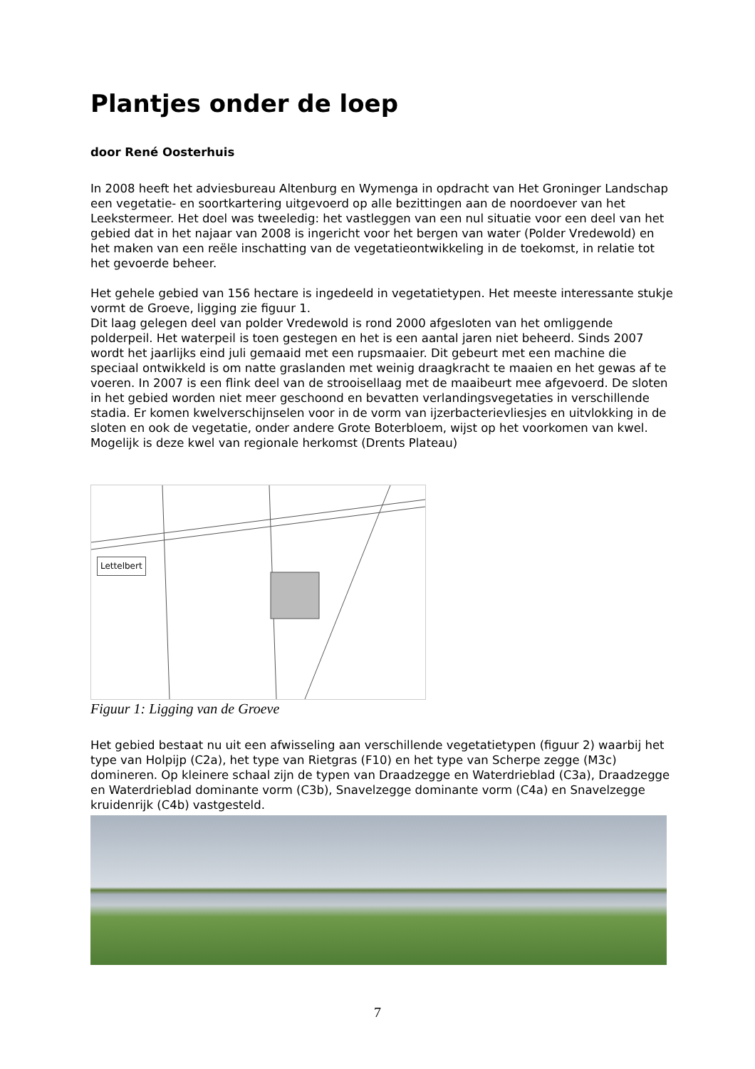Plantjes onder de loep
door René Oosterhuis
In 2008 heeft het adviesbureau Altenburg en Wymenga in opdracht van Het Groninger Landschap een vegetatie- en soortkartering uitgevoerd op alle bezittingen aan de noordoever van het Leekstermeer. Het doel was tweeledig: het vastleggen van een nul situatie voor een deel van het gebied dat in het najaar van 2008 is ingericht voor het bergen van water (Polder Vredewold) en het maken van een reële inschatting van de vegetatieontwikkeling in de toekomst, in relatie tot het gevoerde beheer.
Het gehele gebied van 156 hectare is ingedeeld in vegetatietypen. Het meeste interessante stukje vormt de Groeve, ligging zie figuur 1.
Dit laag gelegen deel van polder Vredewold is rond 2000 afgesloten van het omliggende polderpeil. Het waterpeil is toen gestegen en het is een aantal jaren niet beheerd. Sinds 2007 wordt het jaarlijks eind juli gemaaid met een rupsmaaier. Dit gebeurt met een machine die speciaal ontwikkeld is om natte graslanden met weinig draagkracht te maaien en het gewas af te voeren. In 2007 is een flink deel van de strooisellaag met de maaibeurt mee afgevoerd. De sloten in het gebied worden niet meer geschoond en bevatten verlandingsvegetaties in verschillende stadia. Er komen kwelverschijnselen voor in de vorm van ijzerbacterievliesjes en uitvlokking in de sloten en ook de vegetatie, onder andere Grote Boterbloem, wijst op het voorkomen van kwel. Mogelijk is deze kwel van regionale herkomst (Drents Plateau)
Lettelbert
Figuur 1: Ligging van de Groeve
Het gebied bestaat nu uit een afwisseling aan verschillende vegetatietypen (figuur 2) waarbij het type van Holpijp (C2a), het type van Rietgras (F10) en het type van Scherpe zegge (M3c) domineren. Op kleinere schaal zijn de typen van Draadzegge en Waterdrieblad (C3a), Draadzegge en Waterdrieblad dominante vorm (C3b), Snavelzegge dominante vorm (C4a) en Snavelzegge kruidenrijk (C4b) vastgesteld.
7